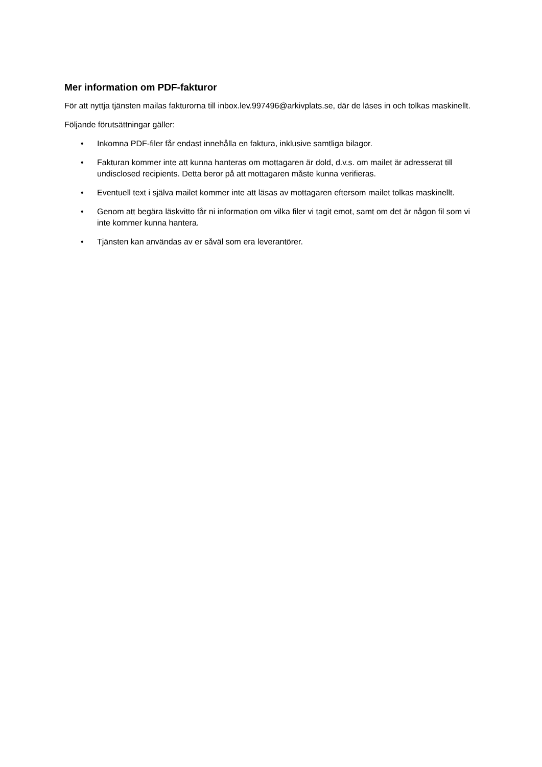Mer information om PDF-fakturor
För att nyttja tjänsten mailas fakturorna till inbox.lev.997496@arkivplats.se, där de läses in och tolkas maskinellt.
Följande förutsättningar gäller:
• Inkomna PDF-filer får endast innehålla en faktura, inklusive samtliga bilagor.
• Fakturan kommer inte att kunna hanteras om mottagaren är dold, d.v.s. om mailet är adresserat till undisclosed recipients. Detta beror på att mottagaren måste kunna verifieras.
• Eventuell text i själva mailet kommer inte att läsas av mottagaren eftersom mailet tolkas maskinellt.
• Genom att begära läskvitto får ni information om vilka filer vi tagit emot, samt om det är någon fil som vi inte kommer kunna hantera.
• Tjänsten kan användas av er såväl som era leverantörer.